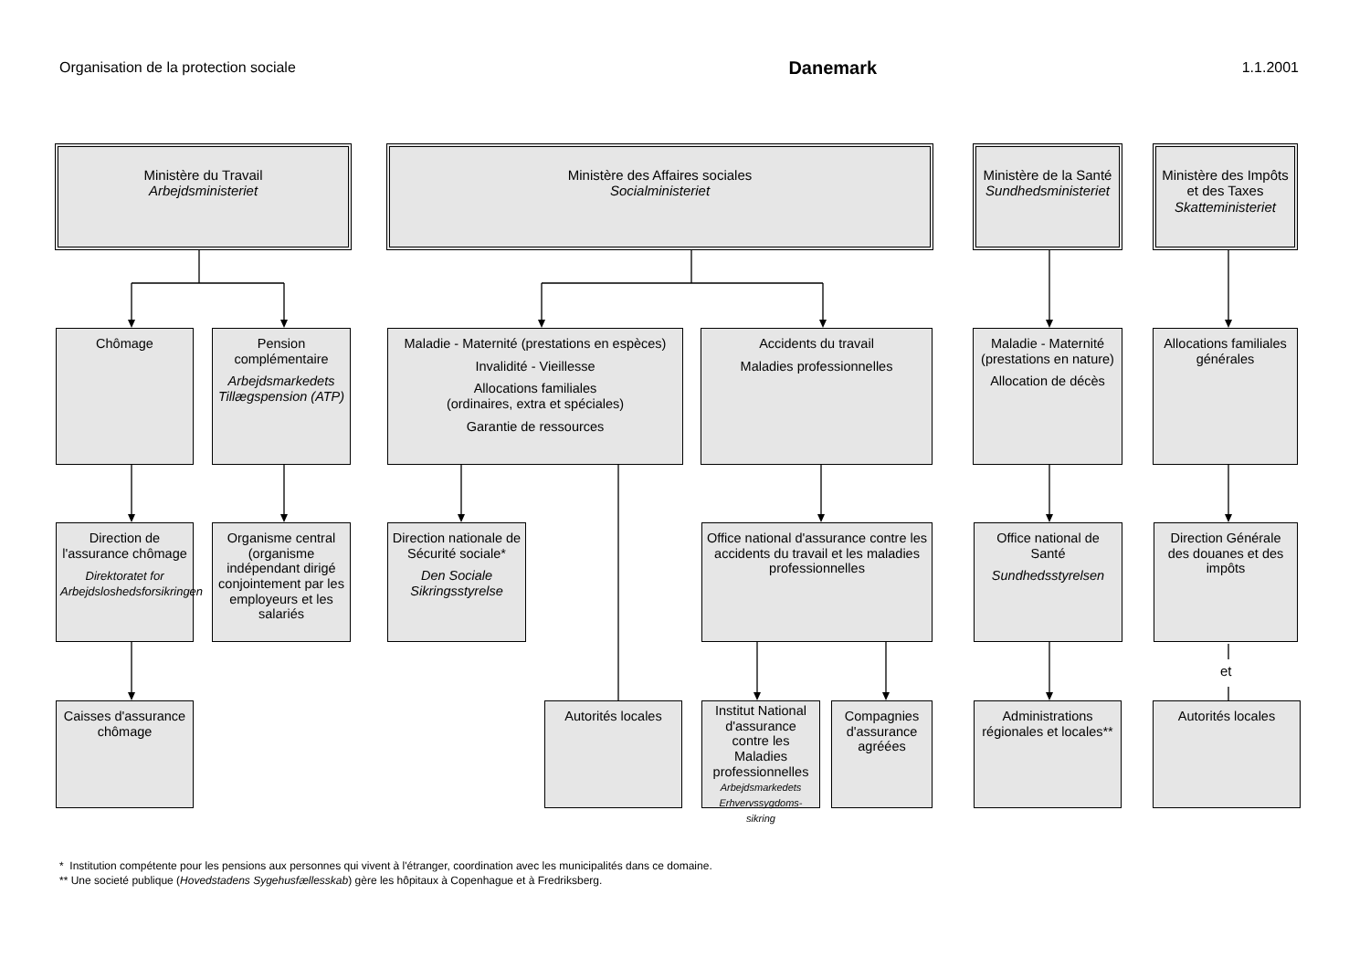Organisation de la protection sociale Danemark 1.1.2001
Ministère du Travail
Arbejdsministeriet
Ministère des Affaires sociales
Socialministeriet
Ministère de la Santé
Sundhedsministeriet
Ministère des Impôts et des Taxes
Skatteministeriet
Chômage Pension complémentaire
Arbejdsmarkedets Tillægspension (ATP)
Maladie - Maternité (prestations en espèces)
Invalidité - Vieillesse
Allocations familiales
(ordinaires, extra et spéciales)
Garantie de ressources
Accidents du travail
Maladies professionnelles
Maladie - Maternité (prestations en nature)
Allocation de décès
Allocations familiales générales
Direction de l'assurance chômage
Direktoratet for Arbejdsloshedsforsikringen
Organisme central (organisme indépendant dirigé conjointement par les employeurs et les salariés
Direction nationale de Sécurité sociale*
Den Sociale Sikringsstyrelse
Office national d'assurance contre les accidents du travail et les maladies professionnelles
Office national de Santé
Sundhedsstyrelsen
Direction Générale des douanes et des impôts
et
Caisses d'assurance chômage
Autorités locales
Institut National d'assurance contre les Maladies professionnelles
Arbejdsmarkedets Erhvervssygdoms-sikring
Compagnies d'assurance agréées
Administrations régionales et locales**
Autorités locales
* Institution compétente pour les pensions aux personnes qui vivent à l'étranger, coordination avec les municipalités dans ce domaine.
** Une societé publique (Hovedstadens Sygehusfællesskab) gère les hôpitaux à Copenhague et à Fredriksberg.